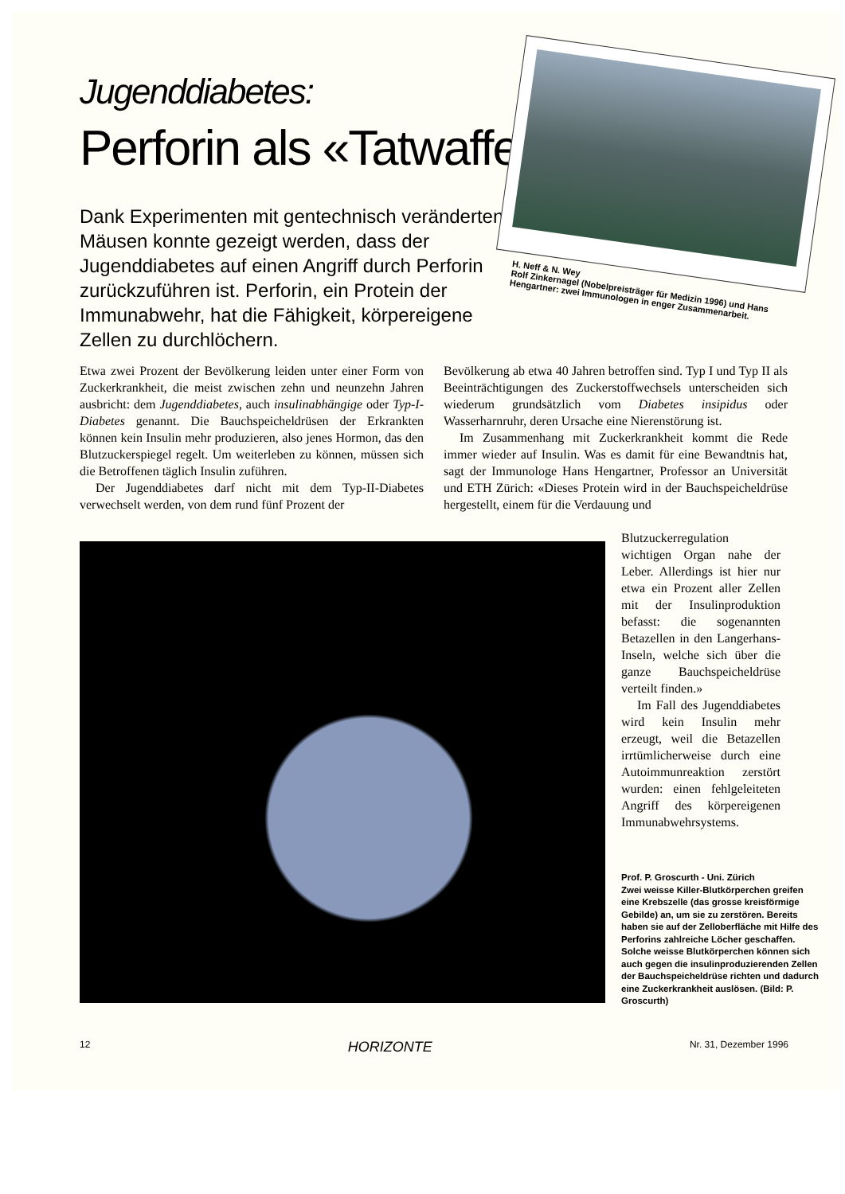Jugenddiabetes:
Perforin als «Tatwaffe»
Dank Experimenten mit gentechnisch veränderten Mäusen konnte gezeigt werden, dass der Jugenddiabetes auf einen Angriff durch Perforin zurückzuführen ist. Perforin, ein Protein der Immunabwehr, hat die Fähigkeit, körpereigene Zellen zu durchlöchern.
H. Neff & N. Wey
Rolf Zinkernagel (Nobelpreisträger für Medizin 1996) und Hans Hengartner: zwei Immunologen in enger Zusammenarbeit.
Etwa zwei Prozent der Bevölkerung leiden unter einer Form von Zuckerkrankheit, die meist zwischen zehn und neunzehn Jahren ausbricht: dem Jugenddiabetes, auch insulinabhängige oder Typ-I-Diabetes genannt. Die Bauchspeicheldrüsen der Erkrankten können kein Insulin mehr produzieren, also jenes Hormon, das den Blutzuckerspiegel regelt. Um weiterleben zu können, müssen sich die Betroffenen täglich Insulin zuführen.
Der Jugenddiabetes darf nicht mit dem Typ-II-Diabetes verwechselt werden, von dem rund fünf Prozent der
Bevölkerung ab etwa 40 Jahren betroffen sind. Typ I und Typ II als Beeinträchtigungen des Zuckerstoffwechsels unterscheiden sich wiederum grundsätzlich vom Diabetes insipidus oder Wasserharnruhr, deren Ursache eine Nierenstörung ist.
Im Zusammenhang mit Zuckerkrankheit kommt die Rede immer wieder auf Insulin. Was es damit für eine Bewandtnis hat, sagt der Immunologe Hans Hengartner, Professor an Universität und ETH Zürich: «Dieses Protein wird in der Bauchspeicheldrüse hergestellt, einem für die Verdauung und
Blutzuckerregulation wichtigen Organ nahe der Leber. Allerdings ist hier nur etwa ein Prozent aller Zellen mit der Insulinproduktion befasst: die sogenannten Betazellen in den Langerhans-Inseln, welche sich über die ganze Bauchspeicheldrüse verteilt finden.»
Im Fall des Jugenddiabetes wird kein Insulin mehr erzeugt, weil die Betazellen irrtümlicherweise durch eine Autoimmunreaktion zerstört wurden: einen fehlgeleiteten Angriff des körpereigenen Immunabwehrsystems.
Prof. P. Groscurth - Uni. Zürich
Zwei weisse Killer-Blutkörperchen greifen eine Krebszelle (das grosse kreisförmige Gebilde) an, um sie zu zerstören. Bereits haben sie auf der Zelloberfläche mit Hilfe des Perforins zahlreiche Löcher geschaffen. Solche weisse Blutkörperchen können sich auch gegen die insulinproduzierenden Zellen der Bauchspeicheldrüse richten und dadurch eine Zuckerkrankheit auslösen. (Bild: P. Groscurth)
12 HORIZONTE Nr. 31, Dezember 1996